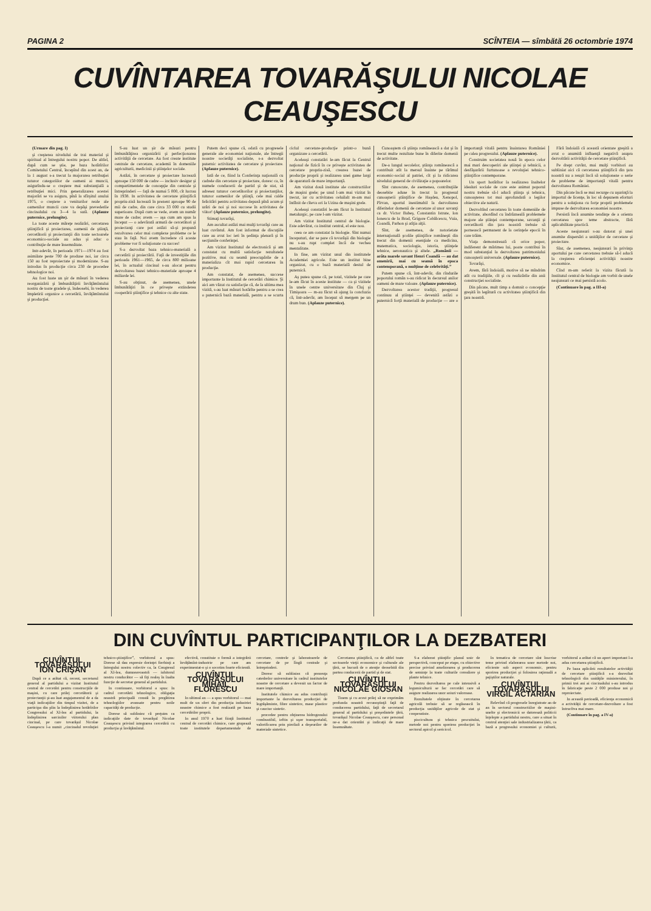PAGINA 2 SCÎNTEIA — sîmbătă 26 octombrie 1974
CUVÎNTAREA TOVARĂŞULUI NICOLAE CEAUŞESCU
(Urmare din pag. I)
şi creşterea nivelului de trai material şi spiritual al întregului nostru popor. De altfel, după cum se ştie, pe baza hotărîrilor Comitetului Central, începînd din acest an, de la 1 august s-a trecut la majorarea retribuţiei tuturor categoriilor de oameni ai muncii, asigurîndu-se o creştere mai substanţială a retribuţiei mici. Prin generalizarea acestei majorări se va asigura, pînă la sfîrşitul anului 1975, o creştere a veniturilor reale ale oamenilor muncii care va depăşi prevederile cincinalului cu 3—4 la sută. (Aplauze puternice, prelungite).
La toate aceste măreţe realizări, cercetarea ştiinţifică şi proiectarea, oamenii de ştiinţă, cercetătorii şi proiectanţii din toate sectoarele economico-sociale au adus şi aduc o contribuţie de mare însemnătate.
Intr-adevăr, în perioada 1971—1974 au fost asimilate peste 700 de produse noi, iar circa 150 au fost reproiectate şi modernizate. S-au introdus în producţie circa 230 de procedee tehnologice noi.
Au fost luate un şir de măsuri în vederea reorganizării şi îmbunătăţirii învăţămîntului nostru de toate gradele şi, îndeosebi, în vederea împletirii organice a cercetării, învăţămîntului şi producţiei.
S-au luat un şir de măsuri pentru îmbunătăţirea organizării şi perfecţionarea activităţii de cercetare. Au fost create institute centrale de cercetare, academii în domeniile agriculturii, medicinii şi ştiinţelor sociale.
Astăzi, în cercetare şi proiectare lucrează aproape 150 000 de cadre — inclusiv desigur şi compartimentele de concepţie din centrale şi întreprinderi — faţă de numai 5 000, cît lucrau în 1938. In activitatea de cercetare ştiinţifică propriu-zisă lucrează în prezent aproape 90 de mii de cadre, din care circa 33 000 cu studii superioare. După cum se vede, avem un număr mare de cadre; avem — aşa cum am spus la început — o adevărată armată de cercetători şi proiectanţi care pot astăzi să-şi propună rezolvarea celor mai complexe probleme ce le stau în faţă. Noi avem încredere că aceste probleme vor fi soluţionate cu succes!
S-a dezvoltat baza tehnico-materială a cercetării şi proiectării. Faţă de investiţiile din perioada 1961—1965, de circa 800 milioane lei, în actualul cincinal s-au alocat pentru dezvoltarea bazei tehnico-materiale aproape 4 miliarde lei.
S-au obţinut, de asemenea, unele îmbunătăţiri în ce priveşte extinderea cooperării ştiinţifice şi tehnice cu alte state.
Putem deci spune că, odată cu progresele generale ale economiei naţionale, ale întregii noastre societăţi socialiste, s-a dezvoltat puternic activitatea de cercetare şi proiectare. (Aplauze puternice).
Iată de ce, fiind la Conferinţa naţională cu cadrele din cercetare şi proiectare, doresc ca, în numele conducerii de partid şi de stat, să adresez tuturor cercetătorilor şi proiectanţilor, tuturor oamenilor de ştiinţă, cele mai calde felicitări pentru activitatea depusă pînă acum şi urări de noi şi noi succese în activitatea de viitor! (Aplauze puternice, prelungite).
Stimaţi tovarăşi,
Am ascultat astăzi mai mulţi tovarăşi care au luat cuvîntul. Am fost informat de discuţiile care au avut loc ieri în şedinţa plenară şi în secţiunile conferinţei.
Am vizitat Institutul de electronică şi am constatat cu multă satisfacţie rezultatele pozitive, mai cu seamă preocupările de a materializa cît mai rapid cercetarea în producţie.
Am constatat, de asemenea, succese importante la Institutul de cercetări chimice. Şi aici am văzut cu satisfacţie că, de la ultima mea vizită, s-au luat măsuri hotărîte pentru a se crea o puternică bază materială, pentru a se scurta ciclul cercetare-producţie printr-o bună organizare a cercetării.
Aceleaşi constatări le-am făcut la Centrul naţional de fizică în ce priveşte activitatea de cercetare propriu-zisă, crearea bazei de producţie proprii şi realizarea unei game largi de aparatură de mare importanţă.
Am vizitat două institute ale constructiilor de maşini grele; pe unul l-am mai vizitat în trecut, iar cu activitatea celuilalt m-am mai întîlnit de cîteva ori la Uzina de maşini grele.
Aceleaşi constatări le-am făcut la Institutul metalurgic, pe care l-am vizitat.
Am vizitat Institutul central de biologie. Este adevărat, ca institut central, el este nou.
ceea ce am constatat la biologie. Sînt numai începuturi, dar se pare că tovarăşii din biologie nu s-au rupt complet încă de vechea mentalitate.
In fine, am vizitat unul din institutele Academiei agricole. Este un institut bine organizat, cu o bază materială destul de puternică.
Aş putea spune că, pe total, vizitele pe care le-am făcut în aceste institute — ca şi vizitele în unele centre universitare din Cluj şi Timişoara — m-au făcut să ajung la concluzia că, într-adevăr, am început să mergem pe un drum bun. (Aplauze puternice).
Cunoaştem că ştiinţa românească a dat şi în trecut multe rezultate bune în diferite domenii de activitate.
De-a lungul secolelor, ştiinţa românească a contribuit atît la mersul înainte pe tărîmul economic-social al patriei, cît şi la ridicarea nivelului general de civilizaţie a popoarelor.
Sînt cunoscute, de asemenea, contribuţiile deosebite aduse în trecut la progresul cunoaşterii ştiinţifice de Haşdeu, Xenopol, Pîrvan, aportul inestimabil la dezvoltarea diferitelor domenii de cercetare al unor savanţi ca dr. Victor Babeş, Constantin Istrate, Ion Ionescu de la Brad, Grigore Cobălcescu, Vuia, Coandă, Parhon şi atîţia alţii.
Sînt, de asemenea, de notorietate internaţională şcolile ştiinţifice româneşti din trecut din domenii esenţiale ca medicina, matematica, sociologia, istoria, ştiinţele tehnice, aeronautica şi altele. „Românii — arăta marele savant Henri Coandă — au dat omenirii, mai cu seamă în epoca contemporană, o mulţime de celebrităţi.”
Putem spune că, într-adevăr, din rîndurile poporului român s-au ridicat în decursul anilor oameni de mare valoare. (Aplauze puternice).
Dezvoltarea acestor tradiţii, progresul continuu al ştiinţei — devenită astăzi o puternică forţă materială de producţie — are o importanţă vitală pentru înaintarea României pe calea progresului. (Aplauze puternice).
Construim societatea nouă în epoca celor mai mari descoperiri ale ştiinţei şi tehnicii, a desfăşurării furtunoase a revoluţiei tehnico-ştiinţifice contemporane.
Un sport hotărîtor la realizarea înaltelor idealuri sociale de care este animat poporul nostru trebuie să-l aducă ştiinţa şi tehnica, cunoaşterea tot mai aprofundată a legilor obiective ale naturii.
Dezvoltînd cercetarea în toate domeniile de activitate, abordînd cu îndrăzneală problemele majore ale ştiinţei contemporane, savanţii şi cercetătorii din ţara noastră trebuie să pornească permanent de la cerinţele epocii în care trăim.
Viaţa demonstrează că orice popor, indiferent de mărimea lui, poate contribui în mod substanţial la dezvoltarea patrimoniului cunoaşterii universale. (Aplauze puternice).
Tovarăşi,
Avem, fără îndoială, motive să ne mîndrim atît cu tradiţiile, cît şi cu realizările din anii construcţiei socialiste.
Din păcate, mult timp a domnit o concepţie greşită în legătură cu activitatea ştiinţifică din ţara noastră.
Fără îndoială că această orientare greşită a avut o anumită influenţă negativă asupra dezvoltării activităţii de cercetare ştiinţifică.
Pe drept cuvînt, mai mulţi vorbitori au subliniat aici că cercetarea ştiinţifică din ţara noastră nu a reuşit încă să soluţioneze o serie de probleme de importanţă vitală pentru dezvoltarea României.
Din păcate încă se mai recurge cu uşurinţă la importul de licenţe, în loc să depunem eforturi pentru a soluţiona cu forţe proprii problemele impuse de dezvoltarea economiei noastre.
Persistă încă anumite tendinţe de a orienta cercetarea spre teme abstracte, fără aplicabilitate practică.
Aceste neajunsuri s-au datorat şi unei anumite dispersări a unităţilor de cercetare şi proiectare.
Sînt, de asemenea, neajunsuri în privinţa aportului pe care cercetarea trebuie să-l aducă la creşterea eficienţei activităţii noastre economice.
Cînd m-am referit la vizita făcută la Institutul central de biologie am vorbit de unele neajunsuri ce mai persistă acolo.
(Continuare în pag. a III-a)
DIN CUVÎNTUL PARTICIPANŢILOR LA DEZBATERI
CUVÎNTUL TOVARĂŞULUI ION CRIŞAN
După ce a arătat că, recent, secretarul general al partidului a vizitat Institutul central de cercetări pentru construcţiile de maşini, cu care prilej cercetătorii şi proiectanţii şi-au luat angajamentul de a da viaţă indicaţiilor din timpul vizitei, de a participa din plin la îndeplinirea hotărîrilor Congresului al XI-lea al partidului, la îndeplinirea sarcinilor viitorului plan cincinal, pe care tovarăşul Nicolae Ceauşescu l-a numit „cincinalul revoluţiei tehnico-ştiinţifice”, vorbitorul a spus: Dorese să dau expresie dorinţei fierbinţi a întregului nostru colectiv ca, la Congresul al XI-lea, dumneavoastră — iubitorul nostru conducător — să fiţi realeş în înalta funcţie de secretar general al partidului.
In continuare, vorbitorul a spus: In cadrul cercetării tehnologice, obligaţia noastră principală constă în pregătirea tehnologiilor avansate pentru noile capacităţi de producţie.
Dorese să subliniez că preţuim ca indicaţiile date de tovarăşul Nicolae Ceauşescu privind integrarea cercetării cu producţia şi învăţămîntul.
efectivă, constituie o formă a integrării învăţămînt-industrie pe care am experimentat-o şi o socotim foarte eficientă.
CUVÎNTUL TOVARĂŞULUI MIHAIL FLORESCU
In ultimul an — a spus vorbitorul — mai mult de un sfert din producţia industriei noastre chimice a fost realizată pe baza cercetărilor proprii.
In anul 1970 a luat fiinţă Institutul central de cercetări chimice, care grupează toate institutele departamentale de cercetare, centrele şi laboratoarele de cercetare de pe lîngă centrale şi întreprinderi.
Doresc să subliniez că prezenţa catedrelor universitare în cadrul institutelor noastre de cercetare a devenit un factor de mare importanţă.
Institutele chimice au adus contribuţii importante la dezvoltarea producţiei de îngrăşăminte, fibre sintetice, mase plastice şi cauciuc sintetic.
procedee pentru obţinerea hidrogenului combustibil, ieftin şi uşor transportabil, valorificarea prin piroliză a deşeurilor de materiale sintetice.
Cercetarea ştiinţifică, ca de altfel toate sectoarele vieţii economice şi culturale ale ţării, se bucură de o atenţie deosebită din partea conducerii de partid şi de stat.
CUVÎNTUL TOVARĂŞULUI NICOLAE GIOSAN
Tinem şi cu acest prilej să ne exprimăm profunda noastră recunoştinţă faţă de conducerea partidului, faţă de secretarul general al partidului şi preşedintele ţării, tovarăşul Nicolae Ceauşescu, care personal ne-a dat orientări şi indicaţii de mare însemnătate.
S-a elaborat ştiinţific planul unic de perspectivă, conceput pe etape, cu obiective precise privind ameliorarea şi producerea de seminţe la toate culturile cerealiere şi plante tehnice.
Pentru dezvoltarea pe cale intensivă a legumiculturii se fac cercetări care să asigure realizarea unor soiuri valoroase.
Rezultatele obţinute în cercetarea agricolă trebuie să se regăsească în producţia unităţilor agricole de stat şi cooperatiste.
piscicultura şi tehnica pescuitului, metode noi pentru sporirea producţiei în sectorul apicol şi sericicol.
In tematica de cercetare sînt înscrise teme privind elaborarea unor metode noi, eficiente sub aspect economic, pentru sporirea producţiei şi folosirea raţională a pajiştilor naturale.
CUVÎNTUL TOVARĂŞULUI VIRGIL ACTARIAN
Relevînd că progresele înregistrate an de an în sectorul constructiilor de maşini-unelte şi electronicii se datorează politicii înţelepte a partidului nostru, care a situat în centrul atenţiei sale industrializarea ţării, ca bază a progresului economiei şi culturii, vorbitorul a arătat că un aport important l-a adus cercetarea ştiinţifică.
Pe baza aplicării rezultatelor activităţii de cercetare ştiinţifică s-a dezvoltat tehnologică din unităţile ministerului, în primii trei ani ai cincinalului s-au introdus în fabricaţie peste 2 000 produse noi şi reproiectate.
In această perioadă, eficienţa economică a activităţii de cercetare-dezvoltare a fost întrucîtva mai mare.
(Continuare în pag. a IV-a)